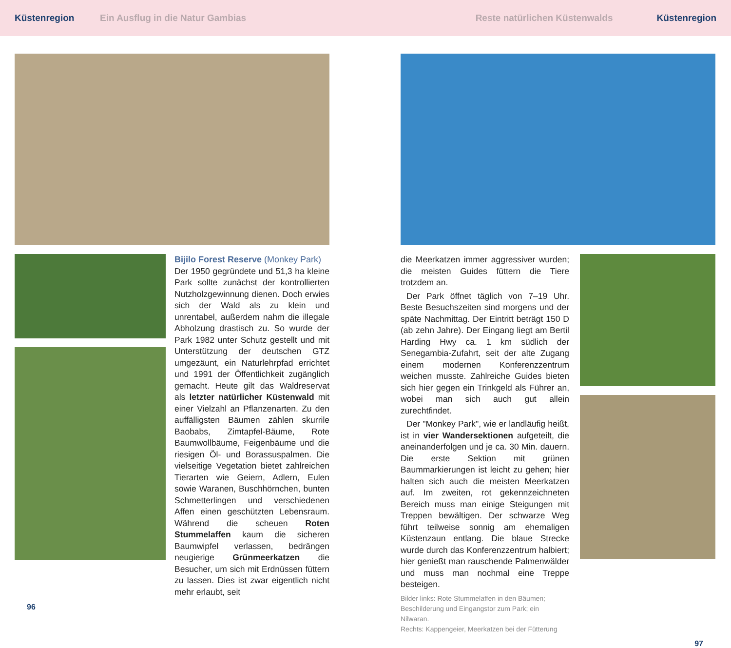Küstenregion Ein Ausflug in die Natur Gambias Reste natürlichen Küstenwalds Küstenregion
Bijilo Forest Reserve (Monkey Park)
Der 1950 gegründete und 51,3 ha kleine Park sollte zunächst der kontrollierten Nutzholzgewinnung dienen. Doch erwies sich der Wald als zu klein und unrentabel, außerdem nahm die illegale Abholzung drastisch zu. So wurde der Park 1982 unter Schutz gestellt und mit Unterstützung der deutschen GTZ umgezäunt, ein Naturlehrpfad errichtet und 1991 der Öffentlichkeit zugänglich gemacht. Heute gilt das Waldreservat als letzter natürlicher Küstenwald mit einer Vielzahl an Pflanzenarten. Zu den auffälligsten Bäumen zählen skurrile Baobabs, Zimtapfel-Bäume, Rote Baumwollbäume, Feigenbäume und die riesigen Öl- und Borassuspalmen. Die vielseitige Vegetation bietet zahlreichen Tierarten wie Geiern, Adlern, Eulen sowie Waranen, Buschhörnchen, bunten Schmetterlingen und verschiedenen Affen einen geschützten Lebensraum. Während die scheuen Roten Stummelaffen kaum die sicheren Baumwipfel verlassen, bedrängen neugierige Grünmeerkatzen die Besucher, um sich mit Erdnüssen füttern zu lassen. Dies ist zwar eigentlich nicht mehr erlaubt, seit
96
die Meerkatzen immer aggressiver wurden; die meisten Guides füttern die Tiere trotzdem an.
Der Park öffnet täglich von 7–19 Uhr. Beste Besuchszeiten sind morgens und der späte Nachmittag. Der Eintritt beträgt 150 D (ab zehn Jahre). Der Eingang liegt am Bertil Harding Hwy ca. 1 km südlich der Senegambia-Zufahrt, seit der alte Zugang einem modernen Konferenzzentrum weichen musste. Zahlreiche Guides bieten sich hier gegen ein Trinkgeld als Führer an, wobei man sich auch gut allein zurechtfindet.
Der "Monkey Park", wie er landläufig heißt, ist in vier Wandersektionen aufgeteilt, die aneinanderfolgen und je ca. 30 Min. dauern. Die erste Sektion mit grünen Baummarkierungen ist leicht zu gehen; hier halten sich auch die meisten Meerkatzen auf. Im zweiten, rot gekennzeichneten Bereich muss man einige Steigungen mit Treppen bewältigen. Der schwarze Weg führt teilweise sonnig am ehemaligen Küstenzaun entlang. Die blaue Strecke wurde durch das Konferenzzentrum halbiert; hier genießt man rauschende Palmenwälder und muss man nochmal eine Treppe besteigen.
Bilder links: Rote Stummelaffen in den Bäumen;
Beschilderung und Eingangstor zum Park; ein Nilwaran.
Rechts: Kappengeier, Meerkatzen bei der Fütterung
97